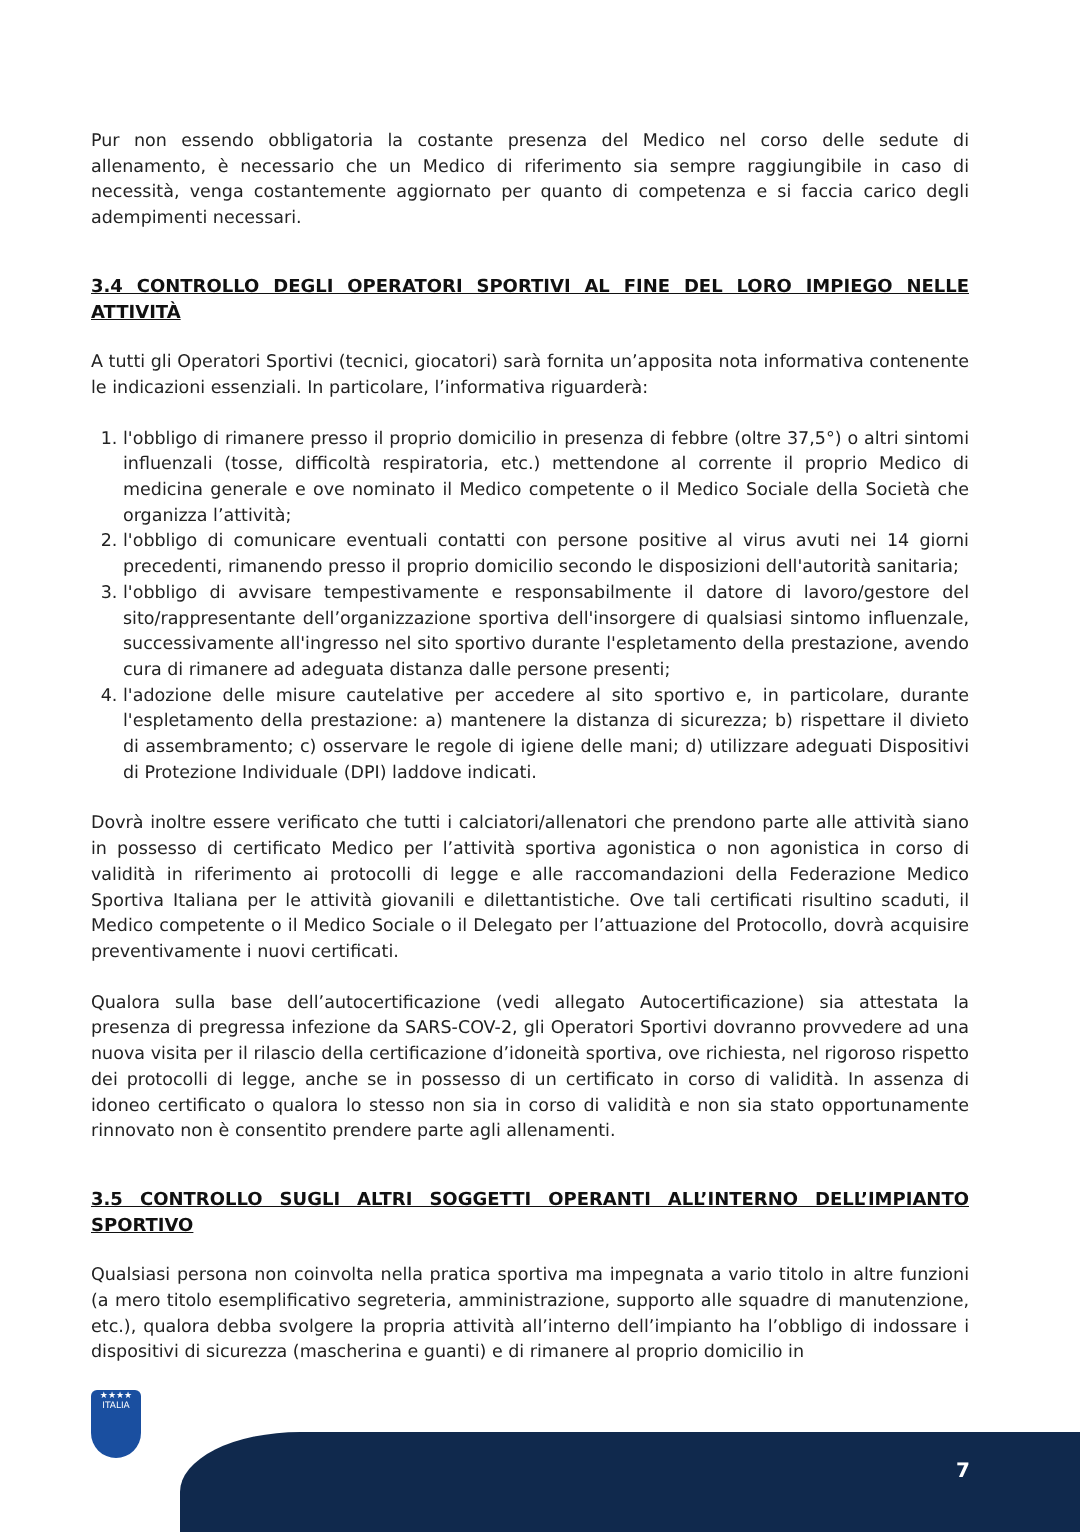Pur non essendo obbligatoria la costante presenza del Medico nel corso delle sedute di allenamento, è necessario che un Medico di riferimento sia sempre raggiungibile in caso di necessità, venga costantemente aggiornato per quanto di competenza e si faccia carico degli adempimenti necessari.
3.4 CONTROLLO DEGLI OPERATORI SPORTIVI AL FINE DEL LORO IMPIEGO NELLE ATTIVITÀ
A tutti gli Operatori Sportivi (tecnici, giocatori) sarà fornita un’apposita nota informativa contenente le indicazioni essenziali. In particolare, l’informativa riguarderà:
1. l'obbligo di rimanere presso il proprio domicilio in presenza di febbre (oltre 37,5°) o altri sintomi influenzali (tosse, difficoltà respiratoria, etc.) mettendone al corrente il proprio Medico di medicina generale e ove nominato il Medico competente o il Medico Sociale della Società che organizza l’attività;
2. l'obbligo di comunicare eventuali contatti con persone positive al virus avuti nei 14 giorni precedenti, rimanendo presso il proprio domicilio secondo le disposizioni dell'autorità sanitaria;
3. l'obbligo di avvisare tempestivamente e responsabilmente il datore di lavoro/gestore del sito/rappresentante dell’organizzazione sportiva dell'insorgere di qualsiasi sintomo influenzale, successivamente all'ingresso nel sito sportivo durante l'espletamento della prestazione, avendo cura di rimanere ad adeguata distanza dalle persone presenti;
4. l'adozione delle misure cautelative per accedere al sito sportivo e, in particolare, durante l'espletamento della prestazione: a) mantenere la distanza di sicurezza; b) rispettare il divieto di assembramento; c) osservare le regole di igiene delle mani; d) utilizzare adeguati Dispositivi di Protezione Individuale (DPI) laddove indicati.
Dovrà inoltre essere verificato che tutti i calciatori/allenatori che prendono parte alle attività siano in possesso di certificato Medico per l’attività sportiva agonistica o non agonistica in corso di validità in riferimento ai protocolli di legge e alle raccomandazioni della Federazione Medico Sportiva Italiana per le attività giovanili e dilettantistiche. Ove tali certificati risultino scaduti, il Medico competente o il Medico Sociale o il Delegato per l’attuazione del Protocollo, dovrà acquisire preventivamente i nuovi certificati.
Qualora sulla base dell’autocertificazione (vedi allegato Autocertificazione) sia attestata la presenza di pregressa infezione da SARS-COV-2, gli Operatori Sportivi dovranno provvedere ad una nuova visita per il rilascio della certificazione d’idoneità sportiva, ove richiesta, nel rigoroso rispetto dei protocolli di legge, anche se in possesso di un certificato in corso di validità. In assenza di idoneo certificato o qualora lo stesso non sia in corso di validità e non sia stato opportunamente rinnovato non è consentito prendere parte agli allenamenti.
3.5 CONTROLLO SUGLI ALTRI SOGGETTI OPERANTI ALL’INTERNO DELL’IMPIANTO SPORTIVO
Qualsiasi persona non coinvolta nella pratica sportiva ma impegnata a vario titolo in altre funzioni (a mero titolo esemplificativo segreteria, amministrazione, supporto alle squadre di manutenzione, etc.), qualora debba svolgere la propria attività all’interno dell’impianto ha l’obbligo di indossare i dispositivi di sicurezza (mascherina e guanti) e di rimanere al proprio domicilio in
★★★★
ITALIA
7